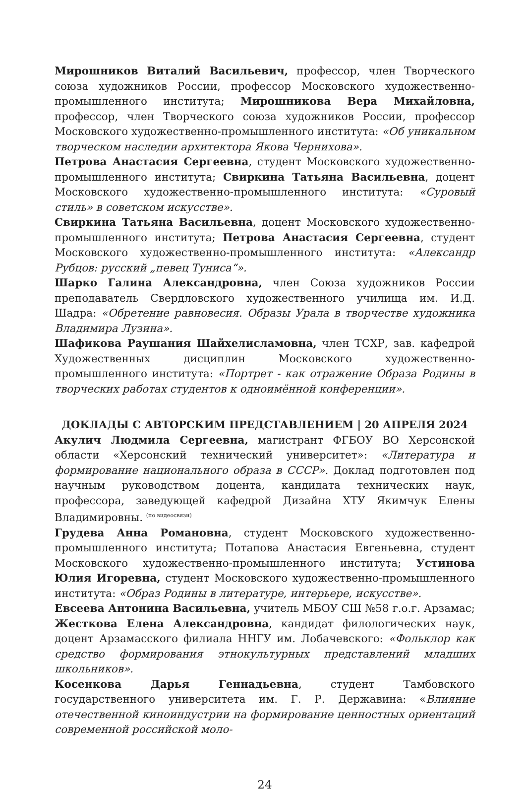Мирошников Виталий Васильевич, профессор, член Творческого союза художников России, профессор Московского художественно-промышленного института; Мирошникова Вера Михайловна, профессор, член Творческого союза художников России, профессор Московского художественно-промышленного института: «Об уникальном творческом наследии архитектора Якова Чернихова».
Петрова Анастасия Сергеевна, студент Московского художественно-промышленного института; Свиркина Татьяна Васильевна, доцент Московского художественно-промышленного института: «Суровый стиль» в советском искусстве».
Свиркина Татьяна Васильевна, доцент Московского художественно-промышленного института; Петрова Анастасия Сергеевна, студент Московского художественно-промышленного института: «Александр Рубцов: русский „певец Туниса“».
Шарко Галина Александровна, член Союза художников России преподаватель Свердловского художественного училища им. И.Д. Шадра: «Обретение равновесия. Образы Урала в творчестве художника Владимира Лузина».
Шафикова Раушания Шайхелисламовна, член ТСХР, зав. кафедрой Художественных дисциплин Московского художественно-промышленного института: «Портрет - как отражение Образа Родины в творческих работах студентов к одноимённой конференции».
ДОКЛАДЫ С АВТОРСКИМ ПРЕДСТАВЛЕНИЕМ | 20 АПРЕЛЯ 2024
Акулич Людмила Сергеевна, магистрант ФГБОУ ВО Херсонской области «Херсонский технический университет»: «Литература и формирование национального образа в СССР». Доклад подготовлен под научным руководством доцента, кандидата технических наук, профессора, заведующей кафедрой Дизайна ХТУ Якимчук Елены Владимировны. (по видеосвязи)
Грудева Анна Романовна, студент Московского художественно-промышленного института; Потапова Анастасия Евгеньевна, студент Московского художественно-промышленного института; Устинова Юлия Игоревна, студент Московского художественно-промышленного института: «Образ Родины в литературе, интерьере, искусстве».
Евсеева Антонина Васильевна, учитель МБОУ СШ №58 г.о.г. Арзамас; Жесткова Елена Александровна, кандидат филологических наук, доцент Арзамасского филиала ННГУ им. Лобачевского: «Фольклор как средство формирования этнокультурных представлений младших школьников».
Косенкова Дарья Геннадьевна, студент Тамбовского государственного университета им. Г. Р. Державина: «Влияние отечественной киноиндустрии на формирование ценностных ориентаций современной российской моло-
24